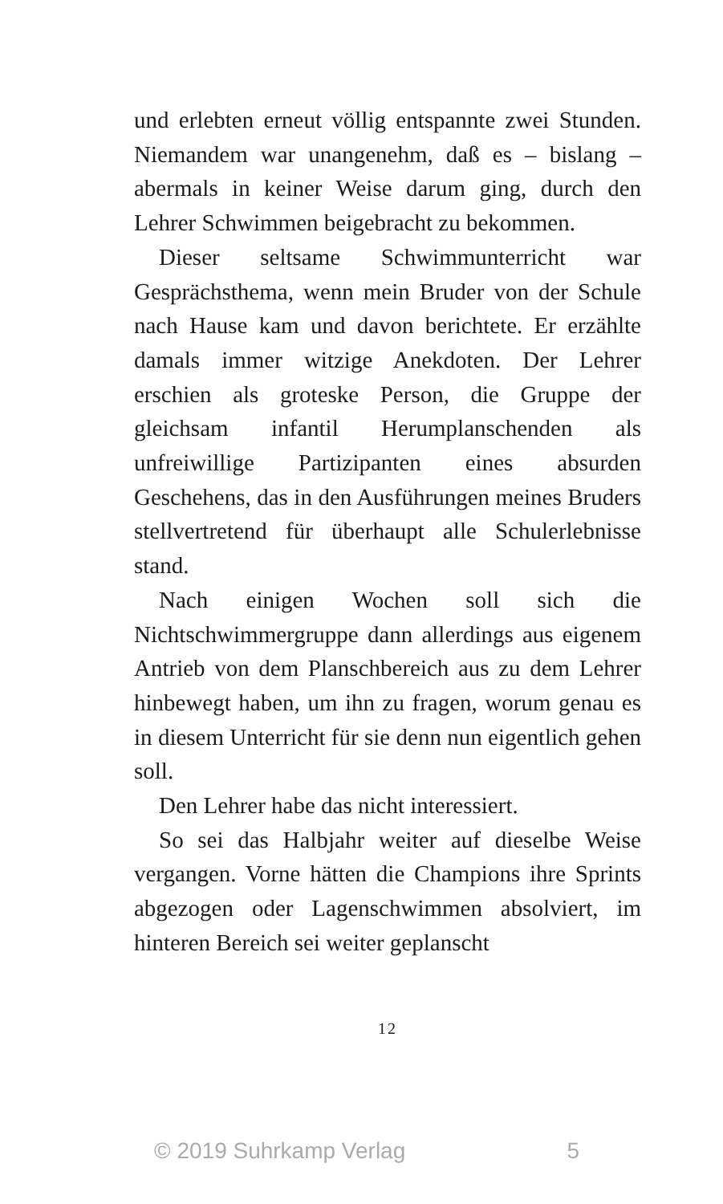und erlebten erneut völlig entspannte zwei Stunden. Niemandem war unangenehm, daß es – bislang – abermals in keiner Weise darum ging, durch den Lehrer Schwimmen beigebracht zu bekommen.
Dieser seltsame Schwimmunterricht war Gesprächsthema, wenn mein Bruder von der Schule nach Hause kam und davon berichtete. Er erzählte damals immer witzige Anekdoten. Der Lehrer erschien als groteske Person, die Gruppe der gleichsam infantil Herumplanschenden als unfreiwillige Partizipanten eines absurden Geschehens, das in den Ausführungen meines Bruders stellvertretend für überhaupt alle Schulerlebnisse stand.
Nach einigen Wochen soll sich die Nichtschwimmergruppe dann allerdings aus eigenem Antrieb von dem Planschbereich aus zu dem Lehrer hinbewegt haben, um ihn zu fragen, worum genau es in diesem Unterricht für sie denn nun eigentlich gehen soll.
Den Lehrer habe das nicht interessiert.
So sei das Halbjahr weiter auf dieselbe Weise vergangen. Vorne hätten die Champions ihre Sprints abgezogen oder Lagenschwimmen absolviert, im hinteren Bereich sei weiter geplanscht
12
© 2019 Suhrkamp Verlag 5